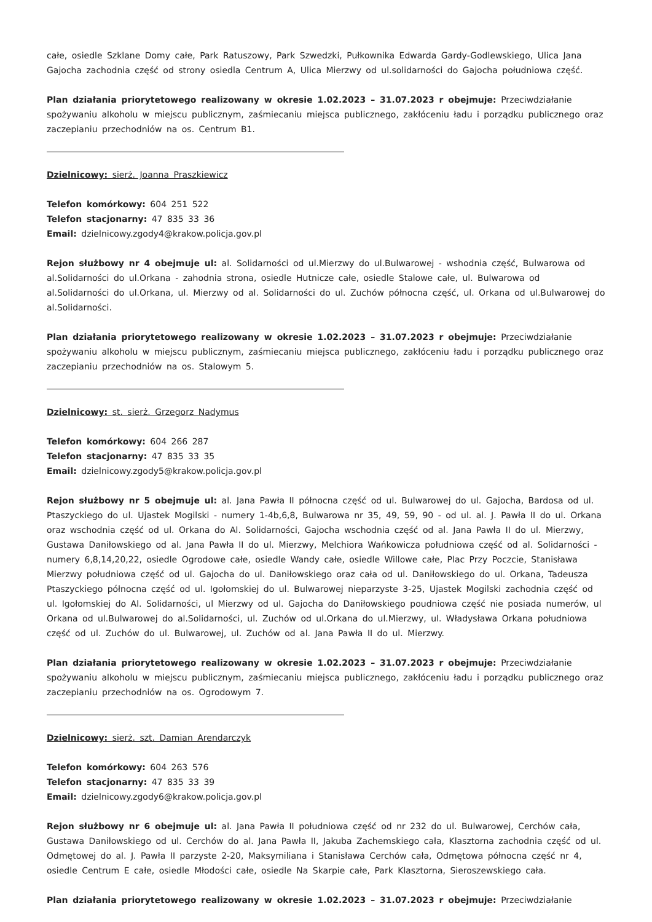całe, osiedle Szklane Domy całe, Park Ratuszowy, Park Szwedzki, Pułkownika Edwarda Gardy-Godlewskiego, Ulica Jana Gajocha zachodnia część od strony osiedla Centrum A, Ulica Mierzwy od ul.solidarności do Gajocha południowa część.
Plan działania priorytetowego realizowany w okresie 1.02.2023 – 31.07.2023 r obejmuje: Przeciwdziałanie spożywaniu alkoholu w miejscu publicznym, zaśmiecaniu miejsca publicznego, zakłóceniu ładu i porządku publicznego oraz zaczepianiu przechodniów na os. Centrum B1.
Dzielnicowy: sierż. Joanna Praszkiewicz
Telefon komórkowy: 604 251 522
Telefon stacjonarny: 47 835 33 36
Email: dzielnicowy.zgody4@krakow.policja.gov.pl
Rejon służbowy nr 4 obejmuje ul: al. Solidarności od ul.Mierzwy do ul.Bulwarowej - wshodnia część, Bulwarowa od al.Solidarności do ul.Orkana - zahodnia strona, osiedle Hutnicze całe, osiedle Stalowe całe, ul. Bulwarowa od al.Solidarności do ul.Orkana, ul. Mierzwy od al. Solidarności do ul. Zuchów północna część, ul. Orkana od ul.Bulwarowej do al.Solidarności.
Plan działania priorytetowego realizowany w okresie 1.02.2023 – 31.07.2023 r obejmuje: Przeciwdziałanie spożywaniu alkoholu w miejscu publicznym, zaśmiecaniu miejsca publicznego, zakłóceniu ładu i porządku publicznego oraz zaczepianiu przechodniów na os. Stalowym 5.
Dzielnicowy: st. sierż. Grzegorz Nadymus
Telefon komórkowy: 604 266 287
Telefon stacjonarny: 47 835 33 35
Email: dzielnicowy.zgody5@krakow.policja.gov.pl
Rejon służbowy nr 5 obejmuje ul: al. Jana Pawła II północna część od ul. Bulwarowej do ul. Gajocha, Bardosa od ul. Ptaszyckiego do ul. Ujastek Mogilski - numery 1-4b,6,8, Bulwarowa nr 35, 49, 59, 90 - od ul. al. J. Pawła II do ul. Orkana oraz wschodnia część od ul. Orkana do Al. Solidarności, Gajocha wschodnia część od al. Jana Pawła II do ul. Mierzwy, Gustawa Daniłowskiego od al. Jana Pawła II do ul. Mierzwy, Melchiora Wańkowicza południowa część od al. Solidarności - numery 6,8,14,20,22, osiedle Ogrodowe całe, osiedle Wandy całe, osiedle Willowe całe, Plac Przy Poczcie, Stanisława Mierzwy południowa część od ul. Gajocha do ul. Daniłowskiego oraz cała od ul. Daniłowskiego do ul. Orkana, Tadeusza Ptaszyckiego północna część od ul. Igołomskiej do ul. Bulwarowej nieparzyste 3-25, Ujastek Mogilski zachodnia część od ul. Igołomskiej do Al. Solidarności, ul Mierzwy od ul. Gajocha do Daniłowskiego poudniowa część nie posiada numerów, ul Orkana od ul.Bulwarowej do al.Solidarności, ul. Zuchów od ul.Orkana do ul.Mierzwy, ul. Władysława Orkana południowa część od ul. Zuchów do ul. Bulwarowej, ul. Zuchów od al. Jana Pawła II do ul. Mierzwy.
Plan działania priorytetowego realizowany w okresie 1.02.2023 – 31.07.2023 r obejmuje: Przeciwdziałanie spożywaniu alkoholu w miejscu publicznym, zaśmiecaniu miejsca publicznego, zakłóceniu ładu i porządku publicznego oraz zaczepianiu przechodniów na os. Ogrodowym 7.
Dzielnicowy: sierż. szt. Damian Arendarczyk
Telefon komórkowy: 604 263 576
Telefon stacjonarny: 47 835 33 39
Email: dzielnicowy.zgody6@krakow.policja.gov.pl
Rejon służbowy nr 6 obejmuje ul: al. Jana Pawła II południowa część od nr 232 do ul. Bulwarowej, Cerchów cała, Gustawa Daniłowskiego od ul. Cerchów do al. Jana Pawła II, Jakuba Zachemskiego cała, Klasztorna zachodnia część od ul. Odmętowej do al. J. Pawła II parzyste 2-20, Maksymiliana i Stanisława Cerchów cała, Odmętowa północna część nr 4, osiedle Centrum E całe, osiedle Młodości całe, osiedle Na Skarpie całe, Park Klasztorna, Sieroszewskiego cała.
Plan działania priorytetowego realizowany w okresie 1.02.2023 – 31.07.2023 r obejmuje: Przeciwdziałanie